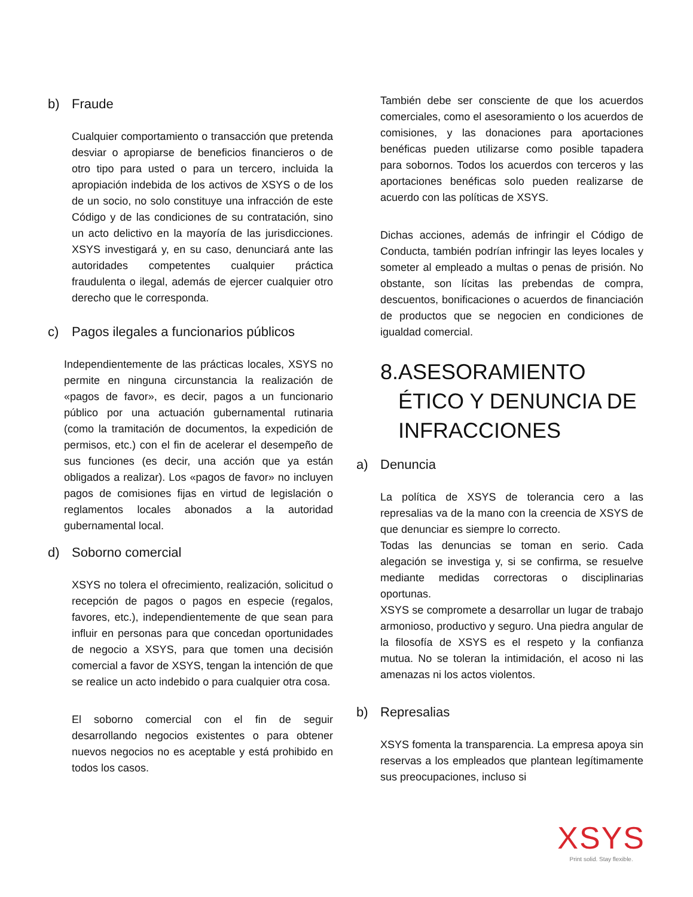b) Fraude
Cualquier comportamiento o transacción que pretenda desviar o apropiarse de beneficios financieros o de otro tipo para usted o para un tercero, incluida la apropiación indebida de los activos de XSYS o de los de un socio, no solo constituye una infracción de este Código y de las condiciones de su contratación, sino un acto delictivo en la mayoría de las jurisdicciones. XSYS investigará y, en su caso, denunciará ante las autoridades competentes cualquier práctica fraudulenta o ilegal, además de ejercer cualquier otro derecho que le corresponda.
c) Pagos ilegales a funcionarios públicos
Independientemente de las prácticas locales, XSYS no permite en ninguna circunstancia la realización de «pagos de favor», es decir, pagos a un funcionario público por una actuación gubernamental rutinaria (como la tramitación de documentos, la expedición de permisos, etc.) con el fin de acelerar el desempeño de sus funciones (es decir, una acción que ya están obligados a realizar). Los «pagos de favor» no incluyen pagos de comisiones fijas en virtud de legislación o reglamentos locales abonados a la autoridad gubernamental local.
d) Soborno comercial
XSYS no tolera el ofrecimiento, realización, solicitud o recepción de pagos o pagos en especie (regalos, favores, etc.), independientemente de que sean para influir en personas para que concedan oportunidades de negocio a XSYS, para que tomen una decisión comercial a favor de XSYS, tengan la intención de que se realice un acto indebido o para cualquier otra cosa.
El soborno comercial con el fin de seguir desarrollando negocios existentes o para obtener nuevos negocios no es aceptable y está prohibido en todos los casos.
También debe ser consciente de que los acuerdos comerciales, como el asesoramiento o los acuerdos de comisiones, y las donaciones para aportaciones benéficas pueden utilizarse como posible tapadera para sobornos. Todos los acuerdos con terceros y las aportaciones benéficas solo pueden realizarse de acuerdo con las políticas de XSYS.
Dichas acciones, además de infringir el Código de Conducta, también podrían infringir las leyes locales y someter al empleado a multas o penas de prisión. No obstante, son lícitas las prebendas de compra, descuentos, bonificaciones o acuerdos de financiación de productos que se negocien en condiciones de igualdad comercial.
8. ASESORAMIENTO ÉTICO Y DENUNCIA DE INFRACCIONES
a) Denuncia
La política de XSYS de tolerancia cero a las represalias va de la mano con la creencia de XSYS de que denunciar es siempre lo correcto.
Todas las denuncias se toman en serio. Cada alegación se investiga y, si se confirma, se resuelve mediante medidas correctoras o disciplinarias oportunas.
XSYS se compromete a desarrollar un lugar de trabajo armonioso, productivo y seguro. Una piedra angular de la filosofía de XSYS es el respeto y la confianza mutua. No se toleran la intimidación, el acoso ni las amenazas ni los actos violentos.
b) Represalias
XSYS fomenta la transparencia. La empresa apoya sin reservas a los empleados que plantean legítimamente sus preocupaciones, incluso si
XSYS
Print solid. Stay flexible.